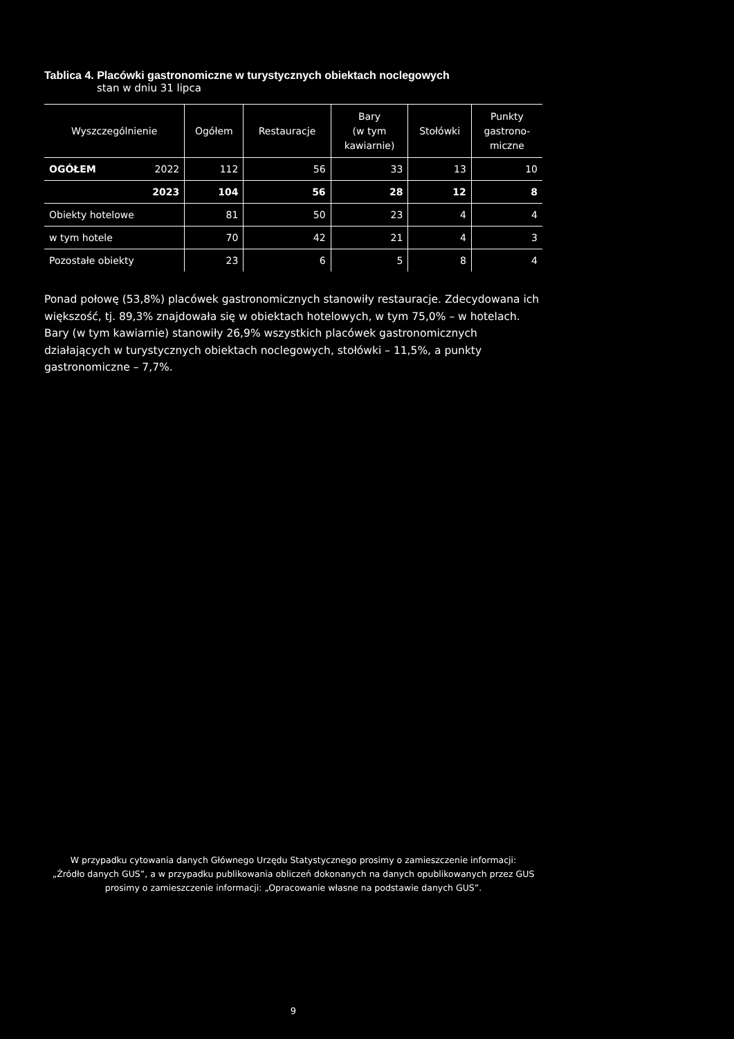Tablica 4. Placówki gastronomiczne w turystycznych obiektach noclegowych
stan w dniu 31 lipca
| Wyszczególnienie | | Ogółem | Restauracje | Bary (w tym kawiarnie) | Stołówki | Punkty gastrono- miczne |
| --- | --- | --- | --- | --- | --- | --- |
| OGÓŁEM | 2022 | 112 | 56 | 33 | 13 | 10 |
| | 2023 | 104 | 56 | 28 | 12 | 8 |
| Obiekty hotelowe | | 81 | 50 | 23 | 4 | 4 |
| w tym hotele | | 70 | 42 | 21 | 4 | 3 |
| Pozostałe obiekty | | 23 | 6 | 5 | 8 | 4 |
Ponad połowę (53,8%) placówek gastronomicznych stanowiły restauracje. Zdecydowana ich większość, tj. 89,3% znajdowała się w obiektach hotelowych, w tym 75,0% – w hotelach. Bary (w tym kawiarnie) stanowiły 26,9% wszystkich placówek gastronomicznych działających w turystycznych obiektach noclegowych, stołówki – 11,5%, a punkty gastronomiczne – 7,7%.
W przypadku cytowania danych Głównego Urzędu Statystycznego prosimy o zamieszczenie informacji:
„Źródło danych GUS”, a w przypadku publikowania obliczeń dokonanych na danych opublikowanych przez GUS
prosimy o zamieszczenie informacji: „Opracowanie własne na podstawie danych GUS”.
9